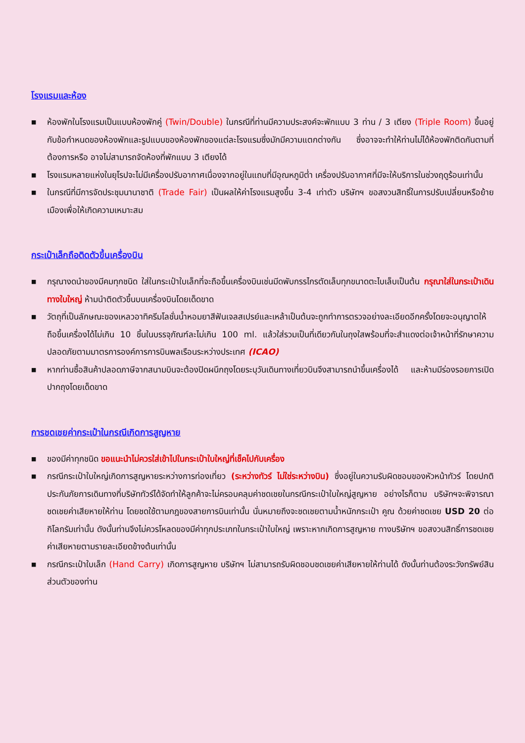โรงแรมและห้อง
■ ห้องพักในโรงแรมเป็นแบบห้องพักคู่ (Twin/Double) ในกรณีที่ท่านมีความประสงค์จะพักแบบ 3 ท่าน / 3 เตียง (Triple Room) ขึ้นอยู่กับข้อกำหนดของห้องพักและรูปแบบของห้องพักของแต่ละโรงแรมซึ่งมักมีความแตกต่างกัน ซึ่งอาจจะทำให้ท่านไม่ได้ห้องพักติดกันตามที่ต้องการหรือ อาจไม่สามารถจัดห้องที่พักแบบ 3 เตียงได้
■ โรงแรมหลายแห่งในยุโรปจะไม่มีเครื่องปรับอากาศเนื่องจากอยู่ในแถบที่มีอุณหภูมิต่ำ เครื่องปรับอากาศที่มีจะให้บริการในช่วงฤดูร้อนเท่านั้น
■ ในกรณีที่มีการจัดประชุมนานาชาติ (Trade Fair) เป็นผลให้ค่าโรงแรมสูงขึ้น 3-4 เท่าตัว บริษัทฯ ขอสงวนสิทธิ์ในการปรับเปลี่ยนหรือย้ายเมืองเพื่อให้เกิดความเหมาะสม
กระเป๋าเล็กถือติดตัวขึ้นเครื่องบิน
■ กรุณางดนำของมีคมทุกชนิด ใส่ในกระเป๋าใบเล็กที่จะถือขึ้นเครื่องบินเช่นมีดพับกรรไกรตัดเล็บทุกขนาดตะไบเล็บเป็นต้น กรุณาใส่ในกระเป๋าเดินทางใบใหญ่ ห้ามนำติดตัวขึ้นบนเครื่องบินโดยเด็ดขาด
■ วัตถุที่เป็นลักษณะของเหลวอาทิครีมโลชั่นน้ำหอมยาสีฟันเจลสเปรย์และเหล้าเป็นต้นจะถูกทำการตรวจอย่างละเอียดอีกครั้งโดยจะอนุญาตให้ถือขึ้นเครื่องได้ไม่เกิน 10 ชิ้นในบรรจุภัณฑ์ละไม่เกิน 100 ml. แล้วใส่รวมเป็นที่เดียวกันในถุงใสพร้อมที่จะสำแดงต่อเจ้าหน้าที่รักษาความปลอดภัยตามมาตรการองค์การการบินพลเรือนระหว่างประเทศ (ICAO)
■ หากท่านซื้อสินค้าปลอดภาษีจากสนามบินจะต้องปิดผนึกถุงโดยระบุวันเดินทางเที่ยวบินจึงสามารถนำขึ้นเครื่องได้ และห้ามมีร่องรอยการเปิดปากถุงโดยเด็ดขาด
การชดเชยค่ากระเป๋าในกรณีเกิดการสูญหาย
■ ของมีค่าทุกชนิด ขอแนะนำไม่ควรใส่เข้าไปในกระเป๋าใบใหญ่ที่เช็คไปกับเครื่อง
■ กรณีกระเป๋าใบใหญ่เกิดการสูญหายระหว่างการท่องเที่ยว (ระหว่างทัวร์ ไม่ใช่ระหว่างบิน) ซึ่งอยู่ในความรับผิดชอบของหัวหน้าทัวร์ โดยปกติประกันภัยการเดินทางที่บริษัททัวร์ได้จัดทำให้ลูกค้าจะไม่ครอบคลุมค่าชดเชยในกรณีกระเป๋าใบใหญ่สูญหาย อย่างไรก็ตาม บริษัทฯจะพิจารณาชดเชยค่าเสียหายให้ท่าน โดยชดใช้ตามกฎของสายการบินเท่านั้น นั่นหมายถึงจะชดเชยตามน้ำหนักกระเป๋า คูณ ด้วยค่าชดเชย USD 20 ต่อกิโลกรัมเท่านั้น ดังนั้นท่านจึงไม่ควรโหลดของมีค่าทุกประเภทในกระเป๋าใบใหญ่ เพราะหากเกิดการสูญหาย ทางบริษัทฯ ขอสงวนสิทธิ์การชดเชยค่าเสียหายตามรายละเอียดข้างต้นเท่านั้น
■ กรณีกระเป๋าใบเล็ก (Hand Carry) เกิดการสูญหาย บริษัทฯ ไม่สามารถรับผิดชอบชดเชยค่าเสียหายให้ท่านได้ ดังนั้นท่านต้องระวังทรัพย์สินส่วนตัวของท่าน